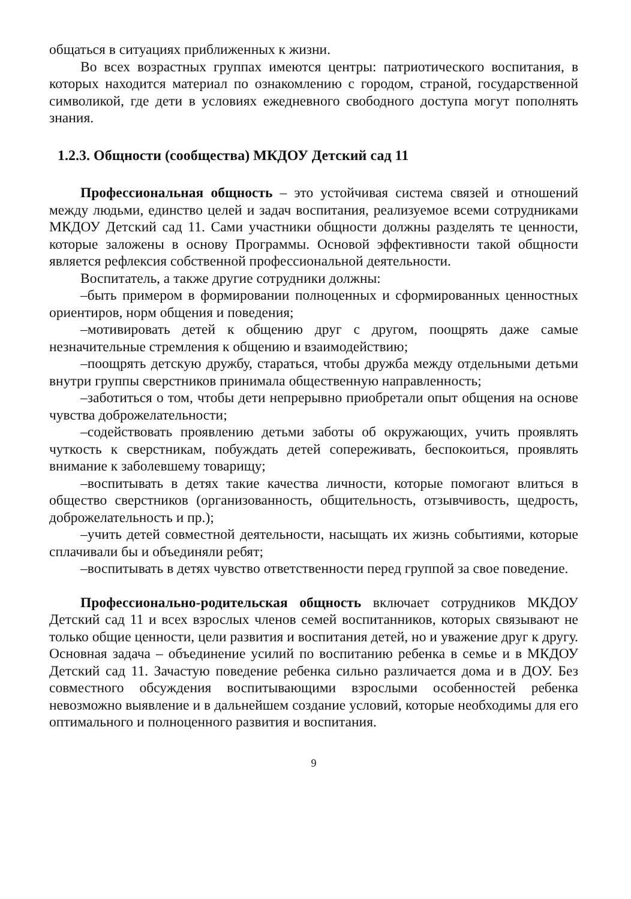общаться в ситуациях приближенных к жизни.
Во всех возрастных группах имеются центры: патриотического воспитания, в которых находится материал по ознакомлению с городом, страной, государственной символикой, где дети в условиях ежедневного свободного доступа могут пополнять знания.
1.2.3. Общности (сообщества) МКДОУ Детский сад 11
Профессиональная общность – это устойчивая система связей и отношений между людьми, единство целей и задач воспитания, реализуемое всеми сотрудниками МКДОУ Детский сад 11. Сами участники общности должны разделять те ценности, которые заложены в основу Программы. Основой эффективности такой общности является рефлексия собственной профессиональной деятельности.
Воспитатель, а также другие сотрудники должны:
–быть примером в формировании полноценных и сформированных ценностных ориентиров, норм общения и поведения;
–мотивировать детей к общению друг с другом, поощрять даже самые незначительные стремления к общению и взаимодействию;
–поощрять детскую дружбу, стараться, чтобы дружба между отдельными детьми внутри группы сверстников принимала общественную направленность;
–заботиться о том, чтобы дети непрерывно приобретали опыт общения на основе чувства доброжелательности;
–содействовать проявлению детьми заботы об окружающих, учить проявлять чуткость к сверстникам, побуждать детей сопереживать, беспокоиться, проявлять внимание к заболевшему товарищу;
–воспитывать в детях такие качества личности, которые помогают влиться в общество сверстников (организованность, общительность, отзывчивость, щедрость, доброжелательность и пр.);
–учить детей совместной деятельности, насыщать их жизнь событиями, которые сплачивали бы и объединяли ребят;
–воспитывать в детях чувство ответственности перед группой за свое поведение.
Профессионально-родительская общность включает сотрудников МКДОУ Детский сад 11 и всех взрослых членов семей воспитанников, которых связывают не только общие ценности, цели развития и воспитания детей, но и уважение друг к другу. Основная задача – объединение усилий по воспитанию ребенка в семье и в МКДОУ Детский сад 11. Зачастую поведение ребенка сильно различается дома и в ДОУ. Без совместного обсуждения воспитывающими взрослыми особенностей ребенка невозможно выявление и в дальнейшем создание условий, которые необходимы для его оптимального и полноценного развития и воспитания.
9